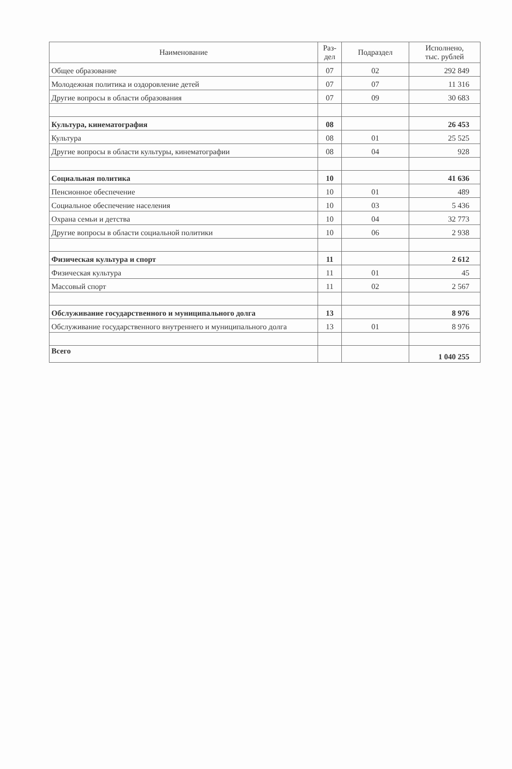| Наименование | Раз- дел | Подраздел | Исполнено, тыс. рублей |
| --- | --- | --- | --- |
| Общее образование | 07 | 02 | 292 849 |
| Молодежная политика и оздоровление детей | 07 | 07 | 11 316 |
| Другие вопросы в области образования | 07 | 09 | 30 683 |
| Культура, кинематография | 08 | | 26 453 |
| Культура | 08 | 01 | 25 525 |
| Другие вопросы в области культуры, кинематографии | 08 | 04 | 928 |
| Социальная политика | 10 | | 41 636 |
| Пенсионное обеспечение | 10 | 01 | 489 |
| Социальное обеспечение населения | 10 | 03 | 5 436 |
| Охрана семьи и детства | 10 | 04 | 32 773 |
| Другие вопросы в области социальной политики | 10 | 06 | 2 938 |
| Физическая культура и спорт | 11 | | 2 612 |
| Физическая культура | 11 | 01 | 45 |
| Массовый спорт | 11 | 02 | 2 567 |
| Обслуживание государственного и муниципального долга | 13 | | 8 976 |
| Обслуживание государственного внутреннего и муниципального долга | 13 | 01 | 8 976 |
| Всего | | | 1 040 255 |